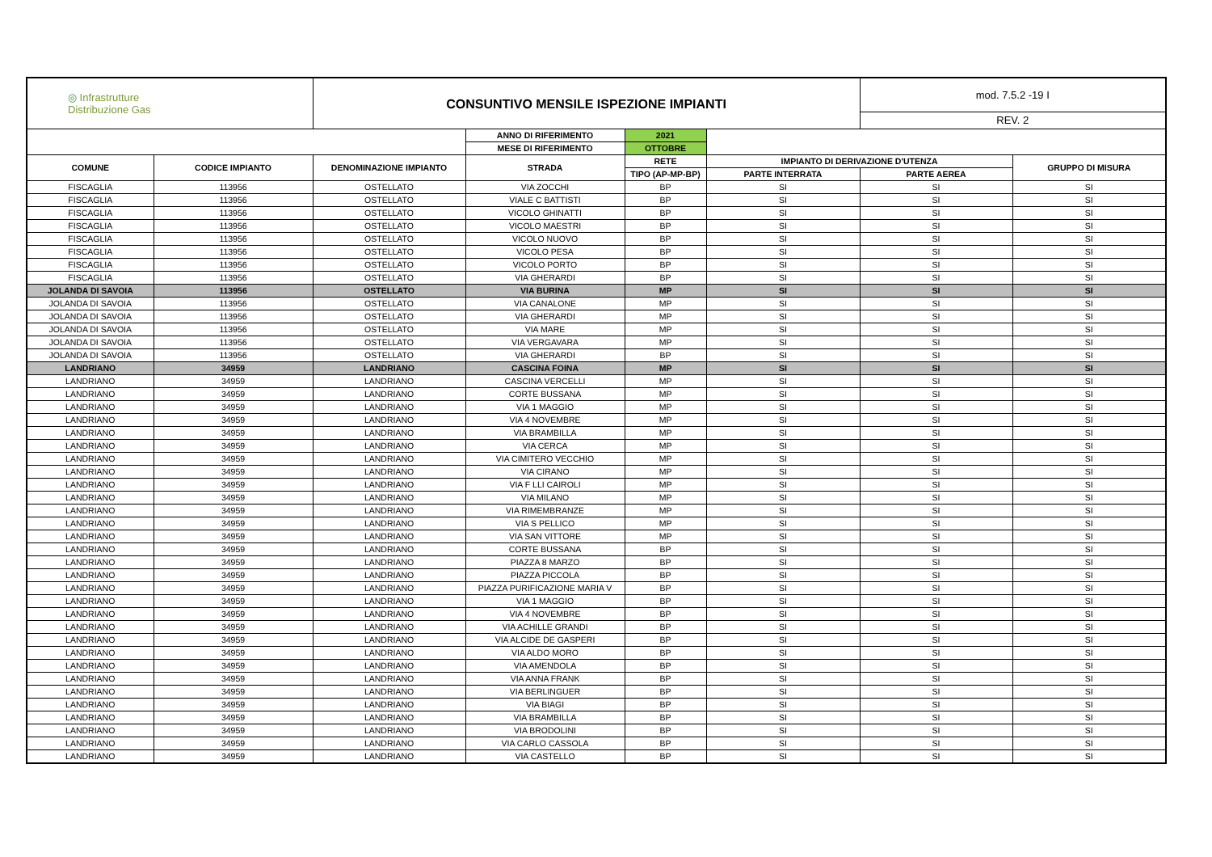| ◎ Infrastrutture Distribuzione Gas | | CONSUNTIVO MENSILE ISPEZIONE IMPIANTI | | | | mod. 7.5.2 -19 I | |
| | | | | | | REV. 2 | |
| | | | ANNO DI RIFERIMENTO | 2021 | | | |
| | | | MESE DI RIFERIMENTO | OTTOBRE | | | |
| COMUNE | CODICE IMPIANTO | DENOMINAZIONE IMPIANTO | STRADA | RETE | IMPIANTO DI DERIVAZIONE D'UTENZA | | GRUPPO DI MISURA |
| | | | | TIPO (AP-MP-BP) | PARTE INTERRATA | PARTE AEREA | |
| FISCAGLIA | 113956 | OSTELLATO | VIA ZOCCHI | BP | SI | SI | SI |
| FISCAGLIA | 113956 | OSTELLATO | VIALE C BATTISTI | BP | SI | SI | SI |
| FISCAGLIA | 113956 | OSTELLATO | VICOLO GHINATTI | BP | SI | SI | SI |
| FISCAGLIA | 113956 | OSTELLATO | VICOLO MAESTRI | BP | SI | SI | SI |
| FISCAGLIA | 113956 | OSTELLATO | VICOLO NUOVO | BP | SI | SI | SI |
| FISCAGLIA | 113956 | OSTELLATO | VICOLO PESA | BP | SI | SI | SI |
| FISCAGLIA | 113956 | OSTELLATO | VICOLO PORTO | BP | SI | SI | SI |
| FISCAGLIA | 113956 | OSTELLATO | VIA GHERARDI | BP | SI | SI | SI |
| JOLANDA DI SAVOIA | 113956 | OSTELLATO | VIA BURINA | MP | SI | SI | SI |
| JOLANDA DI SAVOIA | 113956 | OSTELLATO | VIA CANALONE | MP | SI | SI | SI |
| JOLANDA DI SAVOIA | 113956 | OSTELLATO | VIA GHERARDI | MP | SI | SI | SI |
| JOLANDA DI SAVOIA | 113956 | OSTELLATO | VIA MARE | MP | SI | SI | SI |
| JOLANDA DI SAVOIA | 113956 | OSTELLATO | VIA VERGAVARA | MP | SI | SI | SI |
| JOLANDA DI SAVOIA | 113956 | OSTELLATO | VIA GHERARDI | BP | SI | SI | SI |
| LANDRIANO | 34959 | LANDRIANO | CASCINA FOINA | MP | SI | SI | SI |
| LANDRIANO | 34959 | LANDRIANO | CASCINA VERCELLI | MP | SI | SI | SI |
| LANDRIANO | 34959 | LANDRIANO | CORTE BUSSANA | MP | SI | SI | SI |
| LANDRIANO | 34959 | LANDRIANO | VIA 1 MAGGIO | MP | SI | SI | SI |
| LANDRIANO | 34959 | LANDRIANO | VIA 4 NOVEMBRE | MP | SI | SI | SI |
| LANDRIANO | 34959 | LANDRIANO | VIA BRAMBILLA | MP | SI | SI | SI |
| LANDRIANO | 34959 | LANDRIANO | VIA CERCA | MP | SI | SI | SI |
| LANDRIANO | 34959 | LANDRIANO | VIA CIMITERO VECCHIO | MP | SI | SI | SI |
| LANDRIANO | 34959 | LANDRIANO | VIA CIRANO | MP | SI | SI | SI |
| LANDRIANO | 34959 | LANDRIANO | VIA F LLI CAIROLI | MP | SI | SI | SI |
| LANDRIANO | 34959 | LANDRIANO | VIA MILANO | MP | SI | SI | SI |
| LANDRIANO | 34959 | LANDRIANO | VIA RIMEMBRANZE | MP | SI | SI | SI |
| LANDRIANO | 34959 | LANDRIANO | VIA S PELLICO | MP | SI | SI | SI |
| LANDRIANO | 34959 | LANDRIANO | VIA SAN VITTORE | MP | SI | SI | SI |
| LANDRIANO | 34959 | LANDRIANO | CORTE BUSSANA | BP | SI | SI | SI |
| LANDRIANO | 34959 | LANDRIANO | PIAZZA 8 MARZO | BP | SI | SI | SI |
| LANDRIANO | 34959 | LANDRIANO | PIAZZA PICCOLA | BP | SI | SI | SI |
| LANDRIANO | 34959 | LANDRIANO | PIAZZA PURIFICAZIONE MARIA V | BP | SI | SI | SI |
| LANDRIANO | 34959 | LANDRIANO | VIA 1 MAGGIO | BP | SI | SI | SI |
| LANDRIANO | 34959 | LANDRIANO | VIA 4 NOVEMBRE | BP | SI | SI | SI |
| LANDRIANO | 34959 | LANDRIANO | VIA ACHILLE GRANDI | BP | SI | SI | SI |
| LANDRIANO | 34959 | LANDRIANO | VIA ALCIDE DE GASPERI | BP | SI | SI | SI |
| LANDRIANO | 34959 | LANDRIANO | VIA ALDO MORO | BP | SI | SI | SI |
| LANDRIANO | 34959 | LANDRIANO | VIA AMENDOLA | BP | SI | SI | SI |
| LANDRIANO | 34959 | LANDRIANO | VIA ANNA FRANK | BP | SI | SI | SI |
| LANDRIANO | 34959 | LANDRIANO | VIA BERLINGUER | BP | SI | SI | SI |
| LANDRIANO | 34959 | LANDRIANO | VIA BIAGI | BP | SI | SI | SI |
| LANDRIANO | 34959 | LANDRIANO | VIA BRAMBILLA | BP | SI | SI | SI |
| LANDRIANO | 34959 | LANDRIANO | VIA BRODOLINI | BP | SI | SI | SI |
| LANDRIANO | 34959 | LANDRIANO | VIA CARLO CASSOLA | BP | SI | SI | SI |
| LANDRIANO | 34959 | LANDRIANO | VIA CASTELLO | BP | SI | SI | SI |